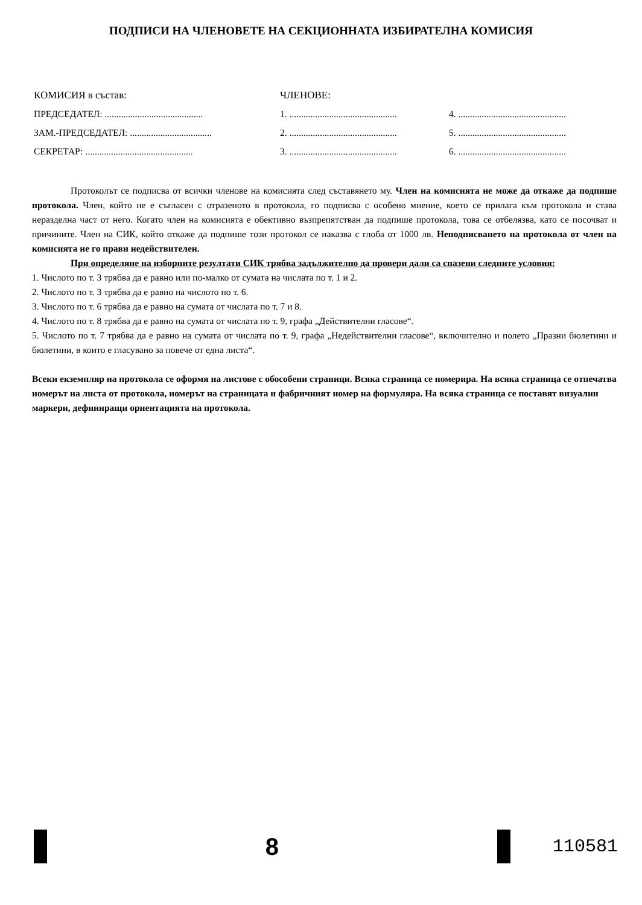ПОДПИСИ НА ЧЛЕНОВЕТЕ НА СЕКЦИОННАТА ИЗБИРАТЕЛНА КОМИСИЯ
КОМИСИЯ в състав:
ПРЕДСЕДАТЕЛ: ..........................................
ЗАМ.-ПРЕДСЕДАТЕЛ: ...................................
СЕКРЕТАР: ..............................................
ЧЛЕНОВЕ:
1. ..............................................
2. ..............................................
3. ..............................................
4. ..............................................
5. ..............................................
6. ..............................................
Протоколът се подписва от всички членове на комисията след съставянето му. Член на комисията не може да откаже да подпише протокола. Член, който не е съгласен с отразеното в протокола, го подписва с особено мнение, което се прилага към протокола и става неразделна част от него. Когато член на комисията е обективно възпрепятстван да подпише протокола, това се отбелязва, като се посочват и причините. Член на СИК, който откаже да подпише този протокол се наказва с глоба от 1000 лв. Неподписването на протокола от член на комисията не го прави недействителен.
При определяне на изборните резултати СИК трябва задължително да провери дали са спазени следните условия:
1. Числото по т. 3 трябва да е равно или по-малко от сумата на числата по т. 1 и 2.
2. Числото по т. 3 трябва да е равно на числото по т. 6.
3. Числото по т. 6 трябва да е равно на сумата от числата по т. 7 и 8.
4. Числото по т. 8 трябва да е равно на сумата от числата по т. 9, графа „Действителни гласове“.
5. Числото по т. 7 трябва да е равно на сумата от числата по т. 9, графа „Недействителни гласове“, включително и полето „Празни бюлетини и бюлетини, в които е гласувано за повече от една листа“.
Всеки екземпляр на протокола се оформя на листове с обособени страници. Всяка страница се номерира. На всяка страница се отпечатва номерът на листа от протокола, номерът на страницата и фабричният номер на формуляра. На всяка страница се поставят визуални маркери, дефиниращи ориентацията на протокола.
8
110581